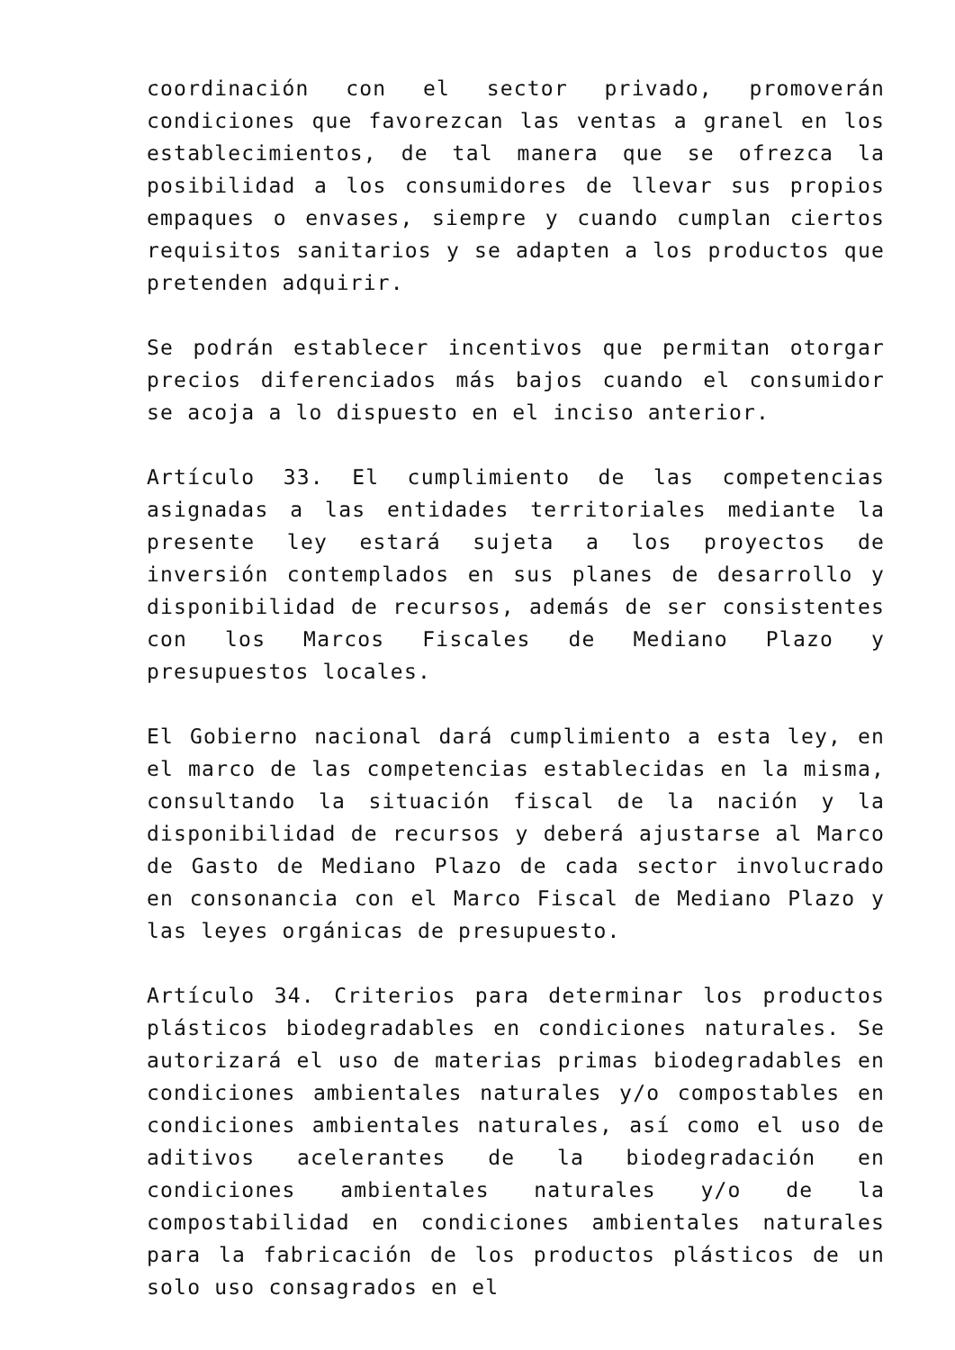coordinación con el sector privado, promoverán condiciones que favorezcan las ventas a granel en los establecimientos, de tal manera que se ofrezca la posibilidad a los consumidores de llevar sus propios empaques o envases, siempre y cuando cumplan ciertos requisitos sanitarios y se adapten a los productos que pretenden adquirir.
Se podrán establecer incentivos que permitan otorgar precios diferenciados más bajos cuando el consumidor se acoja a lo dispuesto en el inciso anterior.
Artículo 33. El cumplimiento de las competencias asignadas a las entidades territoriales mediante la presente ley estará sujeta a los proyectos de inversión contemplados en sus planes de desarrollo y disponibilidad de recursos, además de ser consistentes con los Marcos Fiscales de Mediano Plazo y presupuestos locales.
El Gobierno nacional dará cumplimiento a esta ley, en el marco de las competencias establecidas en la misma, consultando la situación fiscal de la nación y la disponibilidad de recursos y deberá ajustarse al Marco de Gasto de Mediano Plazo de cada sector involucrado en consonancia con el Marco Fiscal de Mediano Plazo y las leyes orgánicas de presupuesto.
Artículo 34. Criterios para determinar los productos plásticos biodegradables en condiciones naturales. Se autorizará el uso de materias primas biodegradables en condiciones ambientales naturales y/o compostables en condiciones ambientales naturales, así como el uso de aditivos acelerantes de la biodegradación en condiciones ambientales naturales y/o de la compostabilidad en condiciones ambientales naturales para la fabricación de los productos plásticos de un solo uso consagrados en el